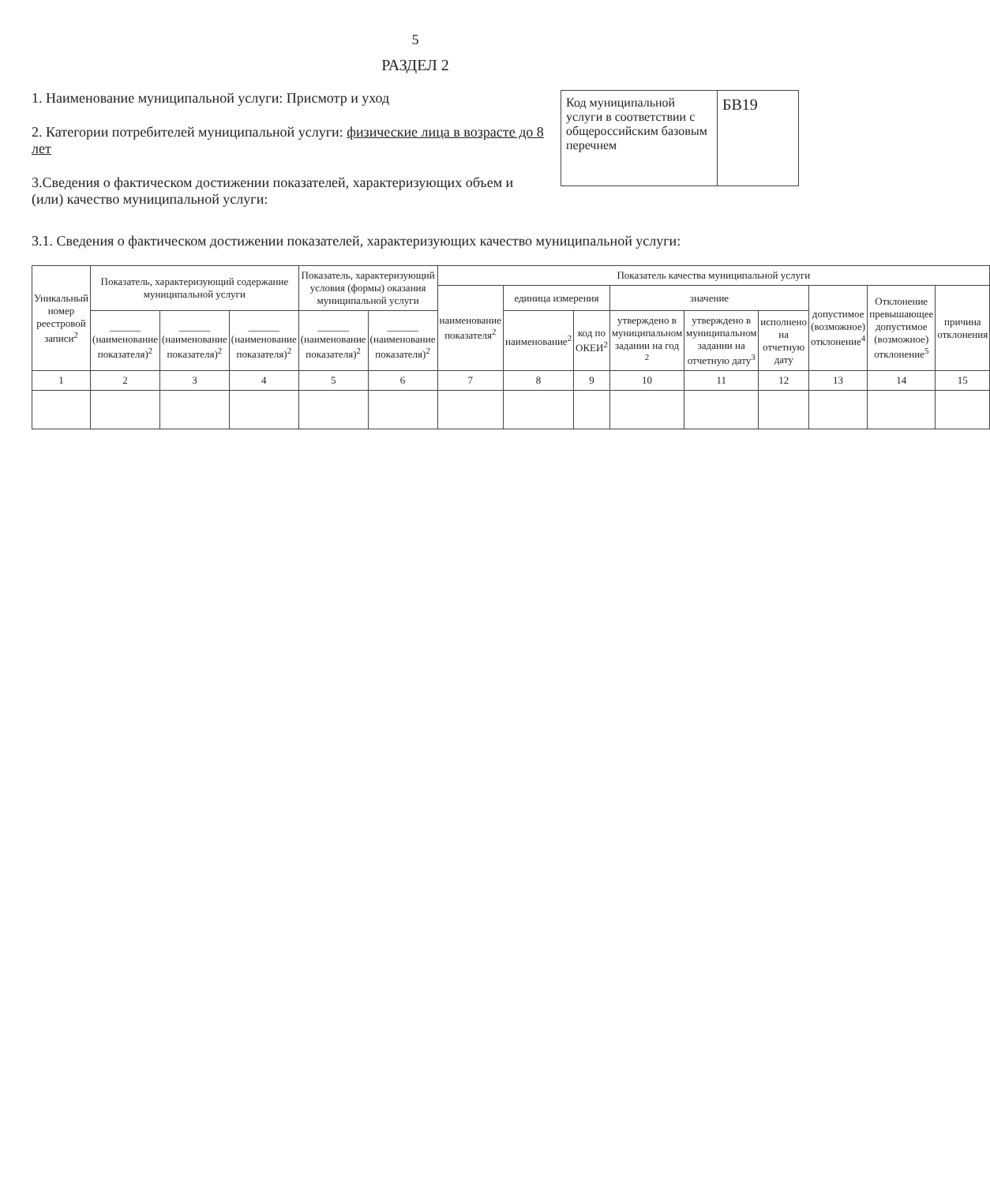5
РАЗДЕЛ 2
1. Наименование муниципальной услуги: Присмотр и уход
2. Категории потребителей муниципальной услуги: физические лица в возрасте до 8 лет
3.Сведения о фактическом достижении показателей, характеризующих объем и (или) качество муниципальной услуги:
Код муниципальной услуги в соответствии с общероссийским базовым перечнем
БВ19
3.1. Сведения о фактическом достижении показателей, характеризующих качество муниципальной услуги:
| Уникальный номер реестровой записи<sup>2</sup> | Показатель, характеризующий содержание муниципальной услуги | | | Показатель, характеризующий условия (формы) оказания муниципальной услуги | | Показатель качества муниципальной услуги | | | | | | | | |
| --- | --- | --- | --- | --- | --- | --- | --- | --- | --- | --- | --- | --- | --- | --- |
| | | | | | | наименование показателя<sup>2</sup> | единица измерения | | значение | | | допустимое (возможное) отклонение<sup>4</sup> | Отклонение превышающее допустимое (возможное) отклонение<sup>5</sup> | причина отклонения |
| | ______ (наименование показателя)<sup>2</sup> | ______ (наименование показателя)<sup>2</sup> | ______ (наименование показателя)<sup>2</sup> | ______ (наименование показателя)<sup>2</sup> | ______ (наименование показателя)<sup>2</sup> | | наименование<sup>2</sup> | код по ОКЕИ<sup>2</sup> | утверждено в муниципальном задании на год <sup>2</sup> | утверждено в муниципальном задании на отчетную дату<sup>3</sup> | исполнено на отчетную дату | | | |
| 1 | 2 | 3 | 4 | 5 | 6 | 7 | 8 | 9 | 10 | 11 | 12 | 13 | 14 | 15 |